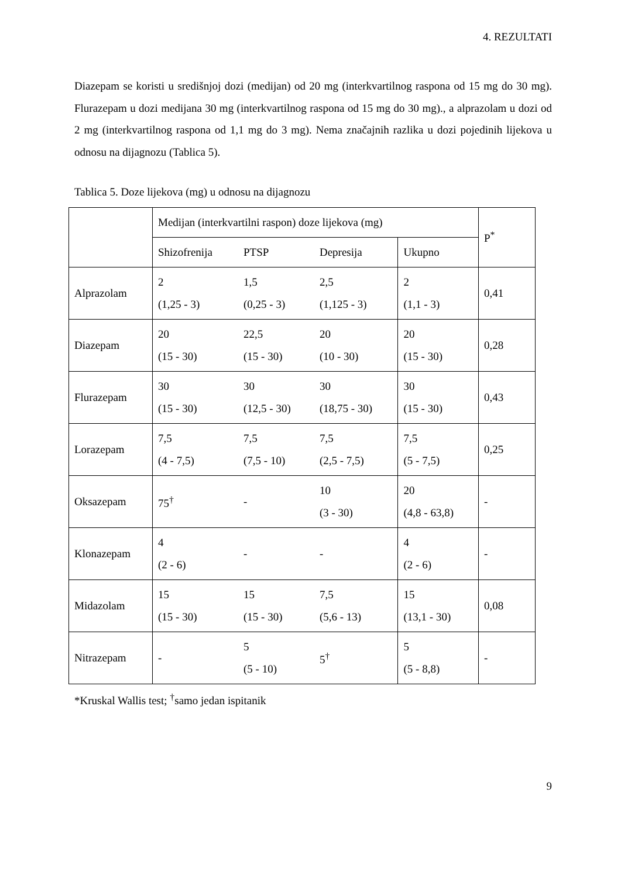4. REZULTATI
Diazepam se koristi u središnjoj dozi (medijan) od 20 mg (interkvartilnog raspona od 15 mg do 30 mg). Flurazepam u dozi medijana 30 mg (interkvartilnog raspona od 15 mg do 30 mg)., a alprazolam u dozi od 2 mg (interkvartilnog raspona od 1,1 mg do 3 mg). Nema značajnih razlika u dozi pojedinih lijekova u odnosu na dijagnozu (Tablica 5).
Tablica 5. Doze lijekova (mg) u odnosu na dijagnozu
| | Medijan (interkvartilni raspon) doze lijekova (mg) | | | | P<sup>*</sup> |
| --- | --- | --- | --- | --- | --- |
| | Shizofrenija | PTSP | Depresija | Ukupno | |
| Alprazolam | 2 (1,25 - 3) | 1,5 (0,25 - 3) | 2,5 (1,125 - 3) | 2 (1,1 - 3) | 0,41 |
| Diazepam | 20 (15 - 30) | 22,5 (15 - 30) | 20 (10 - 30) | 20 (15 - 30) | 0,28 |
| Flurazepam | 30 (15 - 30) | 30 (12,5 - 30) | 30 (18,75 - 30) | 30 (15 - 30) | 0,43 |
| Lorazepam | 7,5 (4 - 7,5) | 7,5 (7,5 - 10) | 7,5 (2,5 - 7,5) | 7,5 (5 - 7,5) | 0,25 |
| Oksazepam | 75<sup>†</sup> | - | 10 (3 - 30) | 20 (4,8 - 63,8) | - |
| Klonazepam | 4 (2 - 6) | - | - | 4 (2 - 6) | - |
| Midazolam | 15 (15 - 30) | 15 (15 - 30) | 7,5 (5,6 - 13) | 15 (13,1 - 30) | 0,08 |
| Nitrazepam | - | 5 (5 - 10) | 5<sup>†</sup> | 5 (5 - 8,8) | - |
*Kruskal Wallis test; <sup>†</sup>samo jedan ispitanik
9